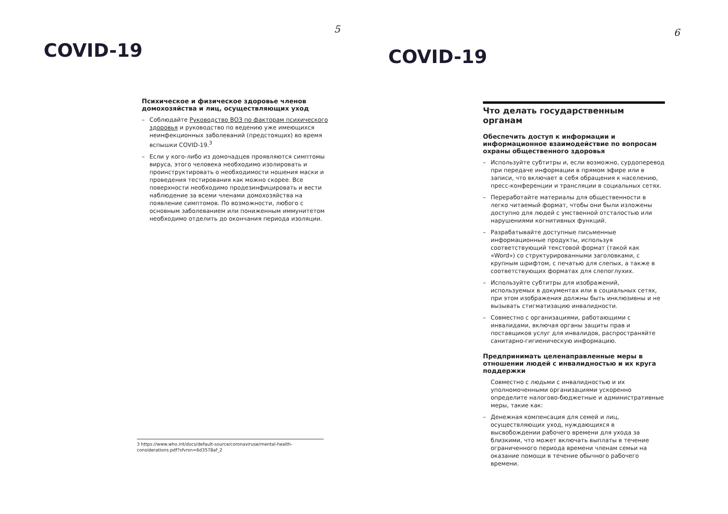5
COVID-19
Психическое и физическое здоровье членов домохозяйства и лиц, осуществляющих уход
– Соблюдайте Руководство ВОЗ по факторам психического здоровья и руководство по ведению уже имеющихся неинфекционных заболеваний (предстоящих) во время вспышки COVID-19.<sup>3</sup>
– Если у кого-либо из домочадцев проявляются симптомы вируса, этого человека необходимо изолировать и проинструктировать о необходимости ношения маски и проведения тестирования как можно скорее. Все поверхности необходимо продезинфицировать и вести наблюдение за всеми членами домохозяйства на появление симптомов. По возможности, любого с основным заболеванием или пониженным иммунитетом необходимо отделить до окончания периода изоляции.
3 https://www.who.int/docs/default-source/coronaviruse/mental-health-considerations.pdf?sfvrsn=6d3578af_2
6
COVID-19
Что делать государственным органам
Обеспечить доступ к информации и информационное взаимодействие по вопросам охраны общественного здоровья
– Используйте субтитры и, если возможно, сурдоперевод при передаче информации в прямом эфире или в записи, что включает в себя обращения к населению, пресс-конференции и трансляции в социальных сетях.
– Переработайте материалы для общественности в легко читаемый формат, чтобы они были изложены доступно для людей с умственной отсталостью или нарушениями когнитивных функций.
– Разрабатывайте доступные письменные информационные продукты, используя соответствующий текстовой формат (такой как «Word») со структурированными заголовками, с крупным шрифтом, с печатью для слепых, а также в соответствующих форматах для слепоглухих.
– Используйте субтитры для изображений, используемых в документах или в социальных сетях, при этом изображения должны быть инклюзивны и не вызывать стигматизацию инвалидности.
– Совместно с организациями, работающими с инвалидами, включая органы защиты прав и поставщиков услуг для инвалидов, распространяйте санитарно-гигиеническую информацию.
Предпринимать целенаправленные меры в отношении людей с инвалидностью и их круга поддержки
Совместно с людьми с инвалидностью и их уполномоченными организациями ускоренно определите налогово-бюджетные и административные меры, такие как:
– Денежная компенсация для семей и лиц, осуществляющих уход, нуждающихся в высвобождении рабочего времени для ухода за близкими, что может включать выплаты в течение ограниченного периода времени членам семьи на оказание помощи в течение обычного рабочего времени.